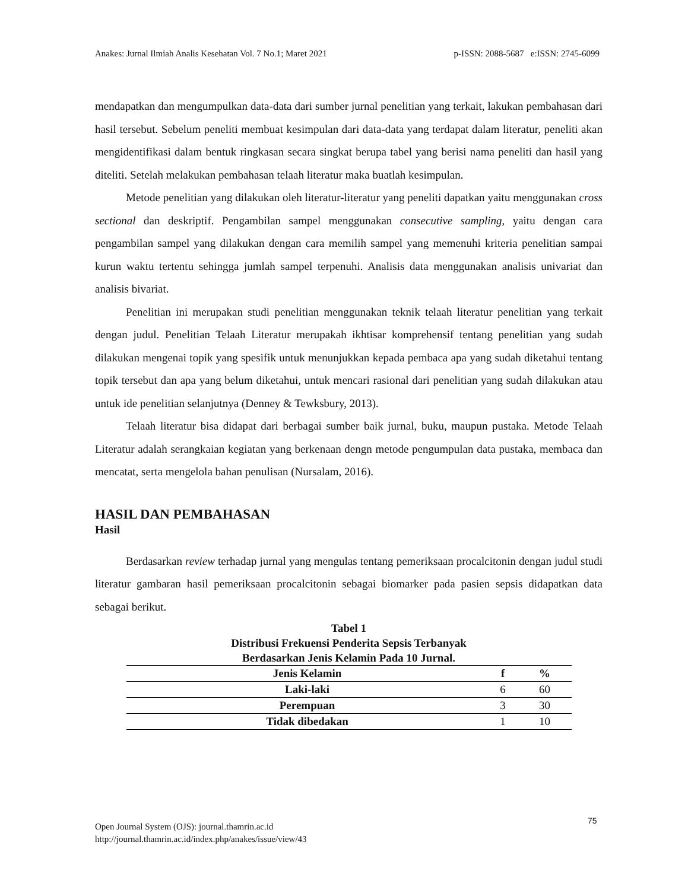Anakes: Jurnal Ilmiah Analis Kesehatan Vol. 7 No.1; Maret 2021 p-ISSN: 2088-5687 e:ISSN: 2745-6099
mendapatkan dan mengumpulkan data-data dari sumber jurnal penelitian yang terkait, lakukan pembahasan dari hasil tersebut. Sebelum peneliti membuat kesimpulan dari data-data yang terdapat dalam literatur, peneliti akan mengidentifikasi dalam bentuk ringkasan secara singkat berupa tabel yang berisi nama peneliti dan hasil yang diteliti. Setelah melakukan pembahasan telaah literatur maka buatlah kesimpulan.
Metode penelitian yang dilakukan oleh literatur-literatur yang peneliti dapatkan yaitu menggunakan cross sectional dan deskriptif. Pengambilan sampel menggunakan consecutive sampling, yaitu dengan cara pengambilan sampel yang dilakukan dengan cara memilih sampel yang memenuhi kriteria penelitian sampai kurun waktu tertentu sehingga jumlah sampel terpenuhi. Analisis data menggunakan analisis univariat dan analisis bivariat.
Penelitian ini merupakan studi penelitian menggunakan teknik telaah literatur penelitian yang terkait dengan judul. Penelitian Telaah Literatur merupakah ikhtisar komprehensif tentang penelitian yang sudah dilakukan mengenai topik yang spesifik untuk menunjukkan kepada pembaca apa yang sudah diketahui tentang topik tersebut dan apa yang belum diketahui, untuk mencari rasional dari penelitian yang sudah dilakukan atau untuk ide penelitian selanjutnya (Denney & Tewksbury, 2013).
Telaah literatur bisa didapat dari berbagai sumber baik jurnal, buku, maupun pustaka. Metode Telaah Literatur adalah serangkaian kegiatan yang berkenaan dengn metode pengumpulan data pustaka, membaca dan mencatat, serta mengelola bahan penulisan (Nursalam, 2016).
HASIL DAN PEMBAHASAN
Hasil
Berdasarkan review terhadap jurnal yang mengulas tentang pemeriksaan procalcitonin dengan judul studi literatur gambaran hasil pemeriksaan procalcitonin sebagai biomarker pada pasien sepsis didapatkan data sebagai berikut.
Tabel 1
Distribusi Frekuensi Penderita Sepsis Terbanyak
Berdasarkan Jenis Kelamin Pada 10 Jurnal.
| Jenis Kelamin | f | % |
| --- | --- | --- |
| Laki-laki | 6 | 60 |
| Perempuan | 3 | 30 |
| Tidak dibedakan | 1 | 10 |
75
Open Journal System (OJS): journal.thamrin.ac.id
http://journal.thamrin.ac.id/index.php/anakes/issue/view/43